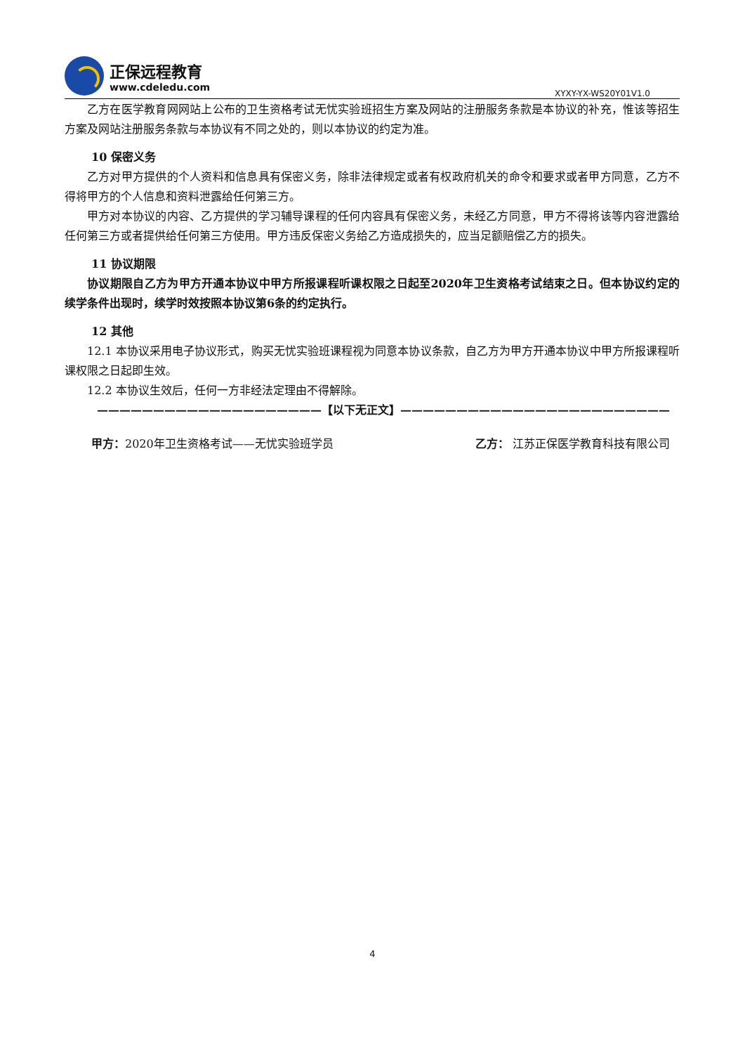正保远程教育
www.cdeledu.com
XYXY-YX-WS20Y01V1.0
乙方在医学教育网网站上公布的卫生资格考试无忧实验班招生方案及网站的注册服务条款是本协议的补充，惟该等招生方案及网站注册服务条款与本协议有不同之处的，则以本协议的约定为准。
10 保密义务
乙方对甲方提供的个人资料和信息具有保密义务，除非法律规定或者有权政府机关的命令和要求或者甲方同意，乙方不得将甲方的个人信息和资料泄露给任何第三方。
甲方对本协议的内容、乙方提供的学习辅导课程的任何内容具有保密义务，未经乙方同意，甲方不得将该等内容泄露给任何第三方或者提供给任何第三方使用。甲方违反保密义务给乙方造成损失的，应当足额赔偿乙方的损失。
11 协议期限
协议期限自乙方为甲方开通本协议中甲方所报课程听课权限之日起至2020年卫生资格考试结束之日。但本协议约定的续学条件出现时，续学时效按照本协议第6条的约定执行。
12 其他
12.1 本协议采用电子协议形式，购买无忧实验班课程视为同意本协议条款，自乙方为甲方开通本协议中甲方所报课程听课权限之日起即生效。
12.2 本协议生效后，任何一方非经法定理由不得解除。
————————————————————【以下无正文】————————————————————————
甲方：2020年卫生资格考试——无忧实验班学员 乙方： 江苏正保医学教育科技有限公司
4